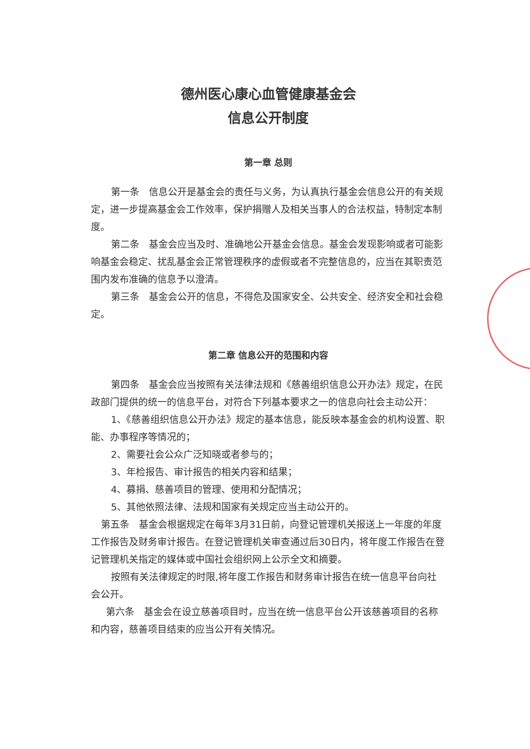德州医心康心血管健康基金会
信息公开制度
第一章 总则
第一条　信息公开是基金会的责任与义务，为认真执行基金会信息公开的有关规定，进一步提高基金会工作效率，保护捐赠人及相关当事人的合法权益，特制定本制度。
第二条　基金会应当及时、准确地公开基金会信息。基金会发现影响或者可能影响基金会稳定、扰乱基金会正常管理秩序的虚假或者不完整信息的，应当在其职责范围内发布准确的信息予以澄清。
第三条　基金会公开的信息，不得危及国家安全、公共安全、经济安全和社会稳定。
第二章 信息公开的范围和内容
第四条　基金会应当按照有关法律法规和《慈善组织信息公开办法》规定，在民政部门提供的统一的信息平台，对符合下列基本要求之一的信息向社会主动公开：
1、《慈善组织信息公开办法》规定的基本信息，能反映本基金会的机构设置、职能、办事程序等情况的；
2、需要社会公众广泛知晓或者参与的；
3、年检报告、审计报告的相关内容和结果；
4、募捐、慈善项目的管理、使用和分配情况；
5、其他依照法律、法规和国家有关规定应当主动公开的。
第五条　基金会根据规定在每年3月31日前，向登记管理机关报送上一年度的年度工作报告及财务审计报告。在登记管理机关审查通过后30日内，将年度工作报告在登记管理机关指定的媒体或中国社会组织网上公示全文和摘要。
按照有关法律规定的时限,将年度工作报告和财务审计报告在统一信息平台向社会公开。
第六条　基金会在设立慈善项目时，应当在统一信息平台公开该慈善项目的名称和内容，慈善项目结束的应当公开有关情况。